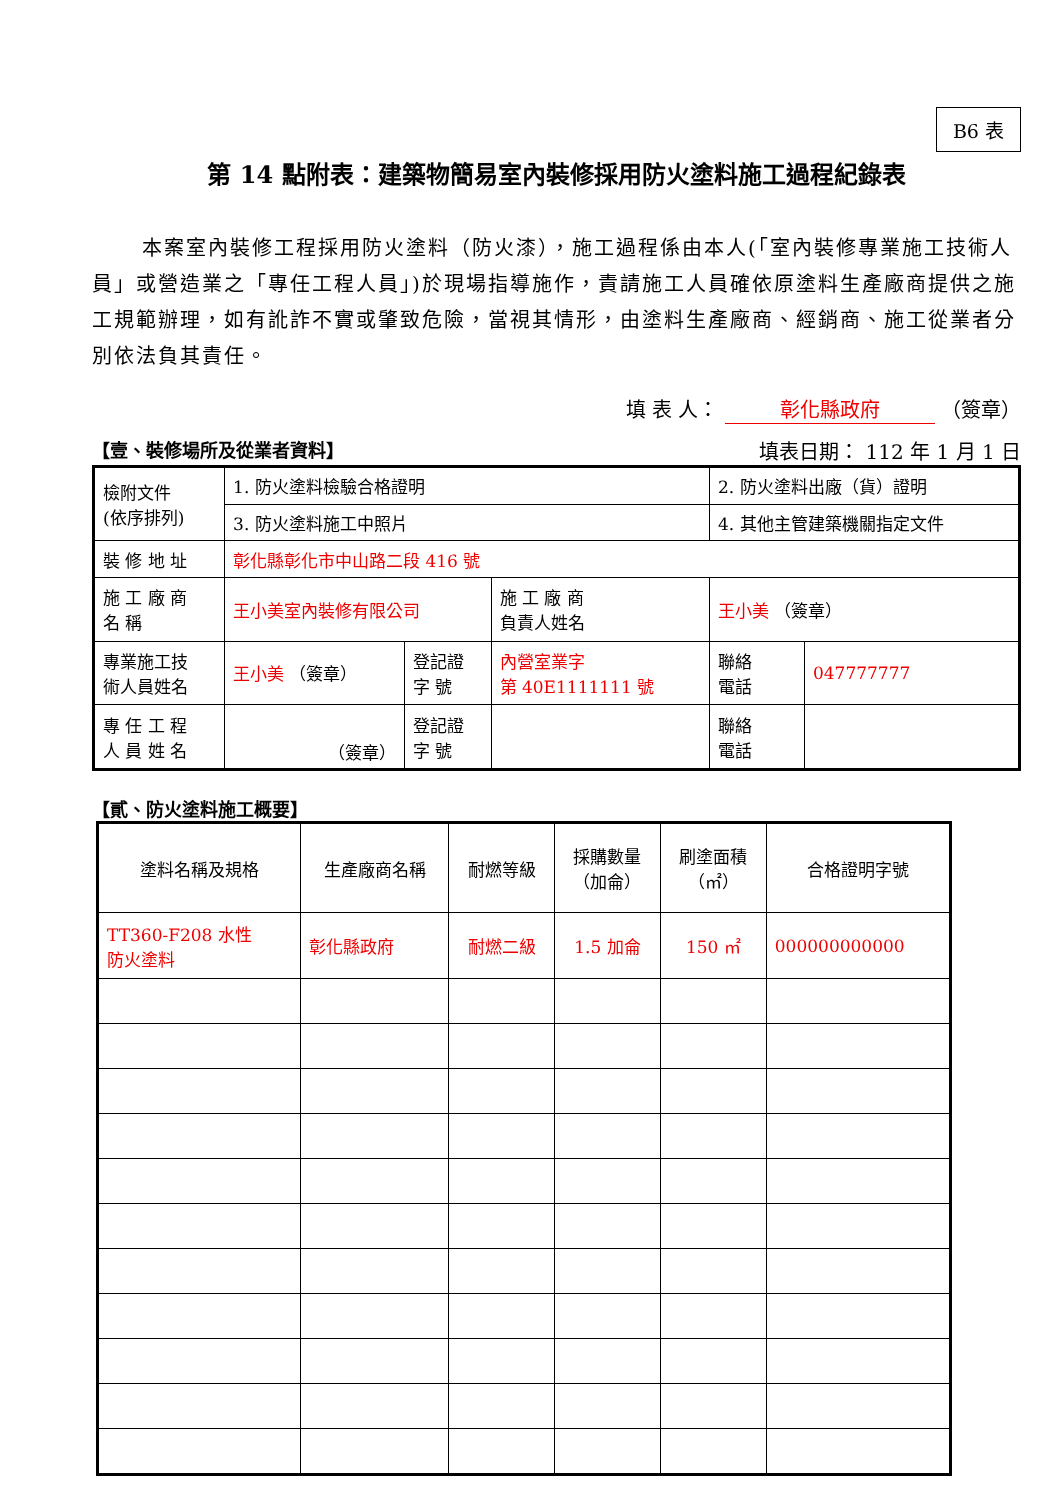B6 表
第 14 點附表：建築物簡易室內裝修採用防火塗料施工過程紀錄表
本案室內裝修工程採用防火塗料（防火漆），施工過程係由本人(「室內裝修專業施工技術人員」或營造業之「專任工程人員」)於現場指導施作，責請施工人員確依原塗料生產廠商提供之施工規範辦理，如有訛詐不實或肇致危險，當視其情形，由塗料生產廠商、經銷商、施工從業者分別依法負其責任。
填 表 人： 彰化縣政府 （簽章）
【壹、裝修場所及從業者資料】 填表日期： 112 年 1 月 1 日
| 檢附文件 (依序排列) | 1. 防火塗料檢驗合格證明 | | | 2. 防火塗料出廠（貨）證明 | | |
| | 3. 防火塗料施工中照片 | | | 4. 其他主管建築機關指定文件 | | |
| 裝 修 地 址 | 彰化縣彰化市中山路二段 416 號 | | | | | |
| 施 工 廠 商 名 稱 | 王小美室內裝修有限公司 | | 施 工 廠 商 負責人姓名 | 王小美 （簽章） | | |
| 專業施工技 術人員姓名 | 王小美 （簽章） | 登記證 字 號 | 內營室業字 第 40E1111111 號 | | 聯絡 電話 | 047777777 |
| 專 任 工 程 人 員 姓 名 | （簽章） | 登記證 字 號 | | | 聯絡 電話 | |
【貳、防火塗料施工概要】
| 塗料名稱及規格 | 生產廠商名稱 | 耐燃等級 | 採購數量 （加侖） | 刷塗面積 （㎡） | 合格證明字號 |
| --- | --- | --- | --- | --- | --- |
| TT360-F208 水性 防火塗料 | 彰化縣政府 | 耐燃二級 | 1.5 加侖 | 150 ㎡ | 000000000000 |